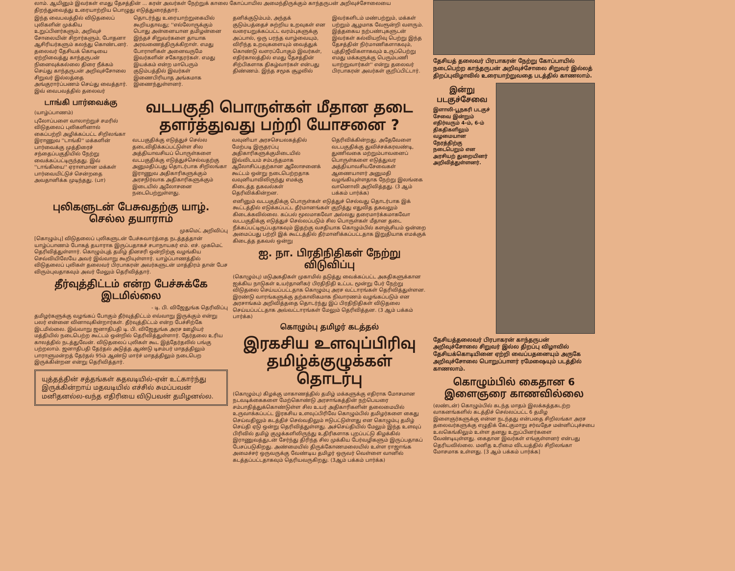லாம். ஆயினும் இவர்கள் எமது தேசத்தின் ... கரன் அவர்கள் நேற்றுக் காலை கோப்பாயில அமைந்திருக்கும் காந்தருபன் அறிவுச்சோலையை திறந்துவைத்து உரையாற்றிய பொழுது எடுத்துரைத்தார்.
இந்த வைபவத்தில் விடுதலைப் புலிகளின் முக்கிய உறுப்பினர்களும், அறிவுச் சோலையின் சிறார்களும், போதனா ஆசிரியர்களும் கலந்து கொண்டனர். தலைவர் தேசியக் கொடியை ஏற்றிவைத்து காந்தருபன் நினைவுக்கல்லை திரை நீக்கம் செய்து காந்தருபன் அறிவுச்சோலை சிறுவர் இல்லத்தை அங்குரார்ப்பணம் செய்து வைத்தார். இவ் வைபவத்தில் தலைவர்
தொடர்ந்து உரையாற்றுகையில் கூறியதாவது; ''எல்லோருக்கும் பொது அன்னையான தமிழன்னை இந்தச் சிறுவர்களை தாயாக அரவணைத்திருக்கிறாள். எமது போராளிகள் அனைவருமே இவர்களின் சகோதரர்கள். எமது இயக்கம் என்ற மாபெரும் குடும்பத்தில் இவர்கள் இணைபிரியாத அங்கமாக இணைந்துள்ளனர்.
தனிக்குடும்பம், அந்தக் குடும்பத்தைச் சுற்றிய உறவுகள் என வரையறுக்கப்பட்ட வரம்புகளுக்கு அப்பால், ஒரு பரந்த வாழ்வையும், விரிந்த உறவுகளையும் வைத்துக் கொண்டு வளரப்போகும் இவர்கள், எதிர்காலத்தில் எமது தேசத்தின் சிற்பிகளாக திகழ்வார்கள் என்பது திண்ணம். இந்த சமூக சூழலில்
இவர்களிடம் மண்பற்றும், மக்கள் பற்றும் ஆழமாக வேரூன்றி வளரும். இத்தகைய நற்பண்புகளுடன் இவர்கள் கல்வியறிவு பெற்று இந்த தேசத்தின் நிர்மாணிகளாகவும், புத்திஜீவிகளாகவும் உருப்பெற்று எமது மக்களுக்கு பெரும்பணி யாற்றுவார்கள்'' என்று தலைவர் பிரபாகரன் அவர்கள் குறிப்பிட்டார்.
டாங்கி பார்வைக்கு
(யாழ்ப்பாணம்)
புலோப்பளை வாலாற்றுச் சமரில் விடுதலைப் புலிகளினால் கைப்பற்றி அழிக்கப்பட்ட சிறிலங்கா இராணுவ ''டாங்கி'' மக்களின் பார்வைக்கு முத்திரைச் சந்தைப்பகுதியில் நேற்று வைக்கப்பட்டிருந்தது. இவ் ''டாங்கியை'' ஏராளமான மக்கள் பார்வையிட்டுச் சென்றதை அவதானிக்க முடிந்தது. (பா)
வடபகுதி பொருள்கள் மீதான தடை தளர்த்துவது பற்றி யோசனை ?
வடபகுதிக்கு எடுத்துச் செல்ல தடைவிதிக்கப்பட்டுள்ள சில அத்தியாவசியப் பொருள்களை வடபகுதிக்கு எடுத்துச்செல்வதற்கு அனுமதிப்பது தொடர்பாக சிறிலங்கா இராணுவ அதிகாரிகளுக்கும் அரசநிர்வாக அதிகாரிகளுக்கும் இடையில் ஆலோசனை நடைபெற்றுள்ளது.
வவுனியா அரசசெயலகத்தில் மேற்படி இருதரப்பு அதிகாரிகளுக்குமிடையில் இவ்விடயம் சம்பந்தமாக ஆலோசிப்பதற்கான ஆலோசனைக் கூட்டம் ஒன்று நடைபெற்றதாக வவுனியாவிலிருந்து எமக்கு கிடைத்த தகவல்கள் தெரிவிக்கின்றன.
தெரிவிக்கின்றது. அதேவேளை வடபகுதிக்கு துவிச்சக்கரவண்டி, துணிவகை மற்றும்பாவனைப் பொருள்களை எடுத்துவர அத்தியாவசியசேவைகள் ஆணையாளர் அனுமதி வழங்கியுள்ளதாக நேற்று இலங்கை வானொலி அறிவித்தது. (3 ஆம் பக்கம் பார்க்க)
புலிகளுடன் பேசுவதற்கு யாழ். செல்ல தயாராம்
முகமெட் அறிவிப்பு
[கொழும்பு] விடுதலைப் புலிகளுடன் பேச்சுவார்த்தை நடத்தத்தான் யாழ்ப்பாணம் போகத் தயாராக இருப்பதாகச் சபாநாயகர் எம். எச். முகமெட் தெரிவித்துள்ளார். கொழும்புத் தமிழ் தினசரி ஒன்றிற்கு வழங்கிய செவ்வியிலேயே அவர் இவ்வாறு கூறியுள்ளார். யாழ்ப்பாணத்தில் விடுதலைப் புலிகள் தலைவர் பிரபாகரன் அவர்களுடன் மாத்திரம் தான் பேச விரும்புவதாகவும் அவர் மேலும் தெரிவித்தார்.
தீர்வுத்திட்டம் என்ற பேச்சுக்கே இடமில்லை
- டி. பி. விஜேதுங்க தெரிவிப்பு
தமிழர்களுக்கு வழங்கப் போகும் தீர்வுத்திட்டம் எவ்வாறு இருக்கும் என்று பலர் என்னை வினாவுகின்றார்கள். தீர்வுத்திட்டம் என்ற பேச்சிற்கே இடமில்லை. இவ்வாறு ஜனாதிபதி டி. பி. விஜேதுங்க அரச ஊழியர் மத்தியில் நடைபெற்ற கூட்டம் ஒன்றில் தெரிவித்துள்ளார். தேர்தலை உரிய காலத்தில் நடத்துவேன். விடுதலைப் புலிகள் கூட இத்தேர்தலில் பங்கு பற்றலாம். ஜனாதிபதி தேர்தல் அடுத்த ஆண்டு டிசம்பர் மாதத்திலும் பாராளுமன்றத் தேர்தல் 95ம் ஆண்டு மார்ச் மாதத்திலும் நடைபெற இருக்கின்றன என்று தெரிவித்தார்.
யுத்தத்தின் சத்தங்கள் கதவடியில்-ஏன் உட்கார்ந்து இருக்கின்றாய் மதவடியில் எச்சில் சுமப்பவன் மனிதனல்ல-வந்த எதிரியை விடுபவன் தமிழனல்ல.
எனினும் வடபகுதிக்கு பொருள்கள் எடுத்துச் செல்வது தொடர்பாக இக் கூட்டத்தில் எடுக்கப்பட்ட தீர்மானங்கள் குறித்து எதுவித தகவலும் கிடைக்கவில்லை. கப்பல் மூலமாகவோ அல்லது தரைமார்க்கமாகவோ வடபகுதிக்கு எடுத்துச் செல்லப்படும் சில பொருள்கள் மீதான தடை நீக்கப்பட்டிருப்பதாகவும் இதற்கு வசதியாக கொழும்பில் களஞ்சியம் ஒன்றை அமைப்பது பற்றி இக் கூட்டத்தில் தீர்மானிக்கப்பட்டதாக இறுதியாக எமக்குக் கிடைத்த தகவல் ஒன்று
ஐ. நா. பிரதிநிதிகள் நேற்று விடுவிப்பு
(கொழும்பு) மடுஅகதிகள் முகாமில் தடுத்து வைக்கப்பட்ட அகதிகளுக்கான ஐக்கிய நாடுகள் உயர்தானிகர் பிரதிநிதி உட்பட மூன்று பேர் நேற்று விடுதலை செய்யப்பட்டதாக கொழும்பு அரச வட்டாரங்கள் தெரிவித்துள்ளன. இரண்டு வாரங்களுக்கு தற்காலிகமாக நிவாரணம் வழங்கப்படும் என அரசாங்கம் அறிவித்ததை தொடர்ந்து இப் பிரதிநிதிகள் விடுதலை செய்யப்பட்டதாக அவ்வட்டாரங்கள் மேலும் தெரிவித்தன. (3 ஆம் பக்கம் பார்க்க)
கொழும்பு தமிழர் கடத்தல்
இரகசிய உளவுப்பிரிவு தமிழ்க்குழுக்கள் தொடர்பு
(கொழும்பு) கிழக்கு மாகாணத்தில் தமிழ் மக்களுக்கு எதிராக மோசமான நடவடிக்கைகளை மேற்கொண்டு அரசாங்கத்தின் நற்பெயரை சம்பாதித்துக்கொண்டுள்ள சில உயர் அதிகாரிகளின் தலைமையில் உருவாக்கப்பட்ட இரகசிய உளவுப்பிரிவே கொழும்பில் தமிழர்களை கைது செய்வதிலும் கடத்திச் செல்வதிலும் ஈடுபட்டுள்ளது என கொழும்பு தமிழ் செய்தி ஏடு ஒன்று தெரிவித்துள்ளது. அச்செய்தியில் மேலும் இந்த உளவுப் பிரிவில் தமிழ் குழுக்களிலிருந்து உதிரிகளாக புறப்பட்டு கிழக்கில் இராணுவத்துடன் சேர்ந்து திரிந்த சில முக்கிய பேர்வழிகளும் இருப்பதாகப் பேசப்படுகிறது. அண்மையில் திருக்கோணமலையில் உள்ள ராஜாங்க அமைச்சர் ஒருவருக்கு வேண்டிய தமிழர் ஒருவர் வெள்ளை வானில் கடத்தப்பட்டதாகவும் தெரியவருகிறது. (3ஆம் பக்கம் பார்க்க)
தேசியத் தலைவர் பிரபாகரன் நேற்று கோப்பாயில் நடைபெற்ற காந்தருபன் அறிவுச்சோலை சிறுவர் இல்லத் திறப்புவிழாவில் உரையாற்றுவதை படத்தில் காணலாம்.
இன்று படகுச்சேவை
இளாலி-பூநகரி படகுச் சேவை இன்றும் எதிர்வரும் 4-ம், 6-ம் திகதிகளிலும் வழமையான நேரத்திற்கு நடைபெறும் என அரசியற் துறையினர் அறிவித்துள்ளனர்.
தேசியத்தலைவர் பிரபாகரன் காந்தருபன் அறிவுச்சோலை சிறுவர் இல்ல திறப்பு விழாவில் தேசியக்கொடியினை ஏற்றி வைப்பதனையும் அருகே அறிவுச்சோலை பொறுப்பாளர் ரமேஷையும் படத்தில் காணலாம்.
கொழும்பில் கைதான 6 இளைஞரை காணவில்லை
(லண்டன்) கொழும்பில் கடந்த மாதம் இலக்கத்தகடற்ற வாகனங்களில் கடத்திச் செல்லப்பட்ட 6 தமிழ இளைஞர்களுக்கு என்ன நடந்தது என்பதை சிறிலங்கா அரச தலைவர்களுக்கு எழுதிக் கேட்குமாறு சர்வதேச மன்னிப்புச்சபை உலகெங்கிலும் உள்ள தனது உறுப்பினர்களை வேண்டியுள்ளது. கைதான இவர்கள் எங்குள்ளனர் என்பது தெரியவில்லை. மனித உரிமை விடயத்தில் சிறிலங்கா மோசமாக உள்ளது. [3 ஆம் பக்கம் பார்க்க]